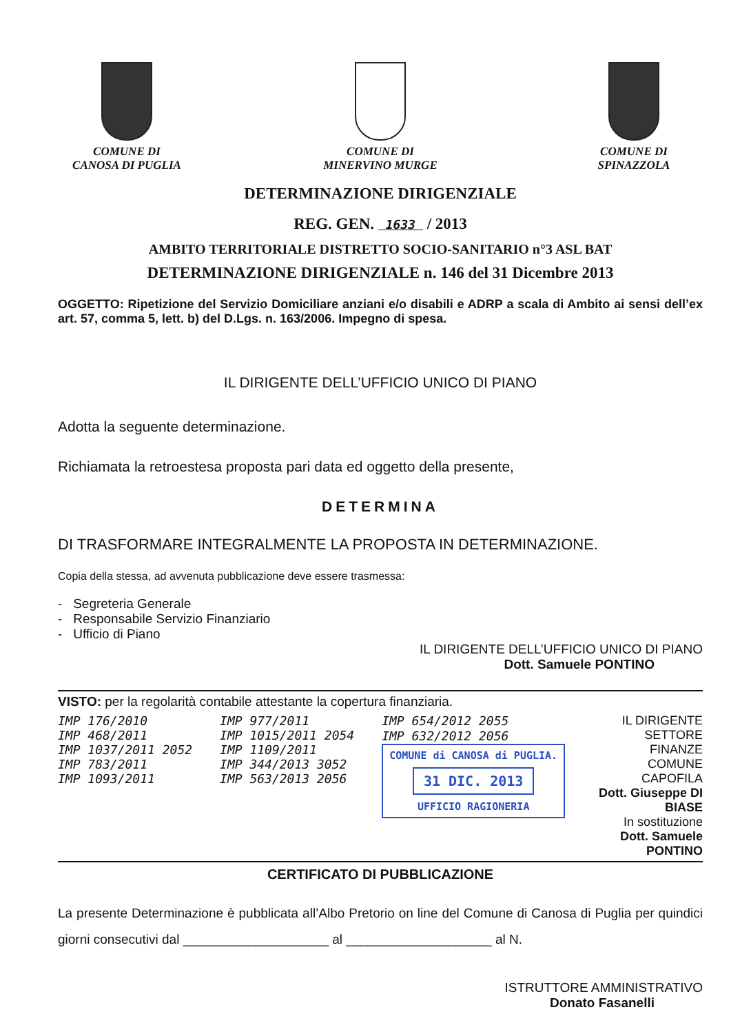COMUNE DI
CANOSA DI PUGLIA
COMUNE DI
MINERVINO MURGE
COMUNE DI
SPINAZZOLA
DETERMINAZIONE DIRIGENZIALE
REG. GEN. 1633 / 2013
AMBITO TERRITORIALE DISTRETTO SOCIO-SANITARIO n°3 ASL BAT
DETERMINAZIONE DIRIGENZIALE n. 146 del 31 Dicembre 2013
OGGETTO: Ripetizione del Servizio Domiciliare anziani e/o disabili e ADRP a scala di Ambito ai sensi dell’ex art. 57, comma 5, lett. b) del D.Lgs. n. 163/2006. Impegno di spesa.
IL DIRIGENTE DELL’UFFICIO UNICO DI PIANO
Adotta la seguente determinazione.
Richiamata la retroestesa proposta pari data ed oggetto della presente,
DETERMINA
DI TRASFORMARE INTEGRALMENTE LA PROPOSTA IN DETERMINAZIONE.
Copia della stessa, ad avvenuta pubblicazione deve essere trasmessa:
- Segreteria Generale
- Responsabile Servizio Finanziario
- Ufficio di Piano
IL DIRIGENTE DELL’UFFICIO UNICO DI PIANO
Dott. Samuele PONTINO
VISTO: per la regolarità contabile attestante la copertura finanziaria.
IMP 176/2010
IMP 468/2011
IMP 1037/2011 2052
IMP 783/2011
IMP 1093/2011
IMP 977/2011
IMP 1015/2011 2054
IMP 1109/2011
IMP 344/2013 3052
IMP 563/2013 2056
IMP 654/2012 2055
IMP 632/2012 2056
COMUNE di CANOSA di PUGLIA.
31 DIC. 2013
UFFICIO RAGIONERIA
IL DIRIGENTE SETTORE FINANZE
COMUNE CAPOFILA
Dott. Giuseppe DI BIASE
In sostituzione
Dott. Samuele PONTINO
CERTIFICATO DI PUBBLICAZIONE
La presente Determinazione è pubblicata all’Albo Pretorio on line del Comune di Canosa di Puglia per quindici giorni consecutivi dal ____________________ al ____________________ al N.
ISTRUTTORE AMMINISTRATIVO
Donato Fasanelli